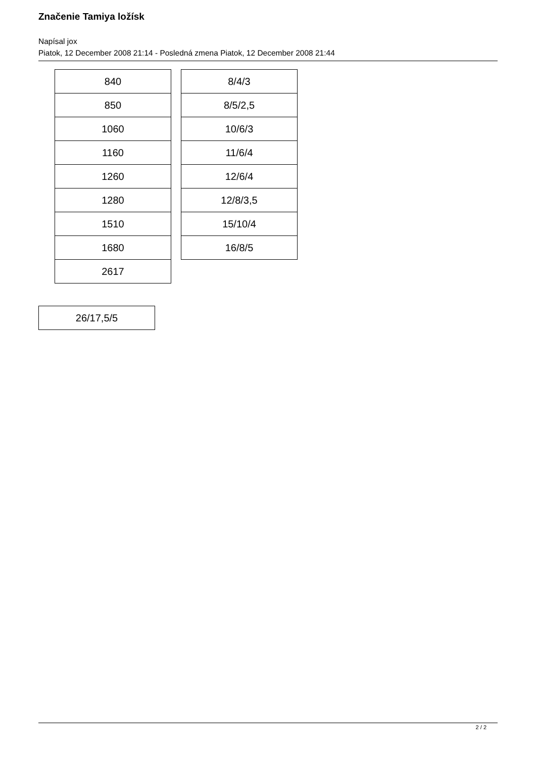Značenie Tamiya ložísk
Napísal jox
Piatok, 12 December 2008 21:14 - Posledná zmena Piatok, 12 December 2008 21:44
| 840 |
| 850 |
| 1060 |
| 1160 |
| 1260 |
| 1280 |
| 1510 |
| 1680 |
| 2617 |
| 8/4/3 |
| 8/5/2,5 |
| 10/6/3 |
| 11/6/4 |
| 12/6/4 |
| 12/8/3,5 |
| 15/10/4 |
| 16/8/5 |
| 26/17,5/5 |
2 / 2